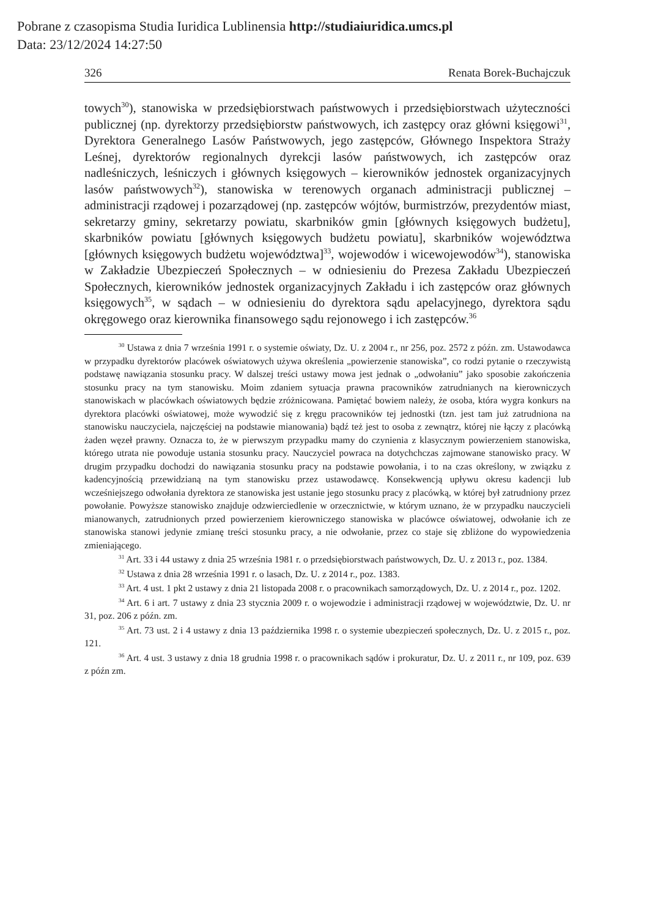Pobrane z czasopisma Studia Iuridica Lublinensia http://studiaiuridica.umcs.pl
Data: 23/12/2024 14:27:50
326 Renata Borek-Buchajczuk
towych<sup>30</sup>), stanowiska w przedsiębiorstwach państwowych i przedsiębiorstwach użyteczności publicznej (np. dyrektorzy przedsiębiorstw państwowych, ich zastępcy oraz główni księgowi<sup>31</sup>, Dyrektora Generalnego Lasów Państwowych, jego zastępców, Głównego Inspektora Straży Leśnej, dyrektorów regionalnych dyrekcji lasów państwowych, ich zastępców oraz nadleśniczych, leśniczych i głównych księgowych – kierowników jednostek organizacyjnych lasów państwowych<sup>32</sup>), stanowiska w terenowych organach administracji publicznej – administracji rządowej i pozarządowej (np. zastępców wójtów, burmistrzów, prezydentów miast, sekretarzy gminy, sekretarzy powiatu, skarbników gmin [głównych księgowych budżetu], skarbników powiatu [głównych księgowych budżetu powiatu], skarbników województwa [głównych księgowych budżetu województwa]<sup>33</sup>, wojewodów i wicewojewodów<sup>34</sup>), stanowiska w Zakładzie Ubezpieczeń Społecznych – w odniesieniu do Prezesa Zakładu Ubezpieczeń Społecznych, kierowników jednostek organizacyjnych Zakładu i ich zastępców oraz głównych księgowych<sup>35</sup>, w sądach – w odniesieniu do dyrektora sądu apelacyjnego, dyrektora sądu okręgowego oraz kierownika finansowego sądu rejonowego i ich zastępców.<sup>36</sup>
<sup>30</sup> Ustawa z dnia 7 września 1991 r. o systemie oświaty, Dz. U. z 2004 r., nr 256, poz. 2572 z późn. zm. Ustawodawca w przypadku dyrektorów placówek oświatowych używa określenia „powierzenie stanowiska”, co rodzi pytanie o rzeczywistą podstawę nawiązania stosunku pracy. W dalszej treści ustawy mowa jest jednak o „odwołaniu” jako sposobie zakończenia stosunku pracy na tym stanowisku. Moim zdaniem sytuacja prawna pracowników zatrudnianych na kierowniczych stanowiskach w placówkach oświatowych będzie zróżnicowana. Pamiętać bowiem należy, że osoba, która wygra konkurs na dyrektora placówki oświatowej, może wywodzić się z kręgu pracowników tej jednostki (tzn. jest tam już zatrudniona na stanowisku nauczyciela, najczęściej na podstawie mianowania) bądź też jest to osoba z zewnątrz, której nie łączy z placówką żaden węzeł prawny. Oznacza to, że w pierwszym przypadku mamy do czynienia z klasycznym powierzeniem stanowiska, którego utrata nie powoduje ustania stosunku pracy. Nauczyciel powraca na dotychchczas zajmowane stanowisko pracy. W drugim przypadku dochodzi do nawiązania stosunku pracy na podstawie powołania, i to na czas określony, w związku z kadencyjnością przewidzianą na tym stanowisku przez ustawodawcę. Konsekwencją upływu okresu kadencji lub wcześniejszego odwołania dyrektora ze stanowiska jest ustanie jego stosunku pracy z placówką, w której był zatrudniony przez powołanie. Powyższe stanowisko znajduje odzwierciedlenie w orzecznictwie, w którym uznano, że w przypadku nauczycieli mianowanych, zatrudnionych przed powierzeniem kierowniczego stanowiska w placówce oświatowej, odwołanie ich ze stanowiska stanowi jedynie zmianę treści stosunku pracy, a nie odwołanie, przez co staje się zbliżone do wypowiedzenia zmieniającego.
<sup>31</sup> Art. 33 i 44 ustawy z dnia 25 września 1981 r. o przedsiębiorstwach państwowych, Dz. U. z 2013 r., poz. 1384.
<sup>32</sup> Ustawa z dnia 28 września 1991 r. o lasach, Dz. U. z 2014 r., poz. 1383.
<sup>33</sup> Art. 4 ust. 1 pkt 2 ustawy z dnia 21 listopada 2008 r. o pracownikach samorządowych, Dz. U. z 2014 r., poz. 1202.
<sup>34</sup> Art. 6 i art. 7 ustawy z dnia 23 stycznia 2009 r. o wojewodzie i administracji rządowej w województwie, Dz. U. nr 31, poz. 206 z późn. zm.
<sup>35</sup> Art. 73 ust. 2 i 4 ustawy z dnia 13 października 1998 r. o systemie ubezpieczeń społecznych, Dz. U. z 2015 r., poz. 121.
<sup>36</sup> Art. 4 ust. 3 ustawy z dnia 18 grudnia 1998 r. o pracownikach sądów i prokuratur, Dz. U. z 2011 r., nr 109, poz. 639 z późn zm.